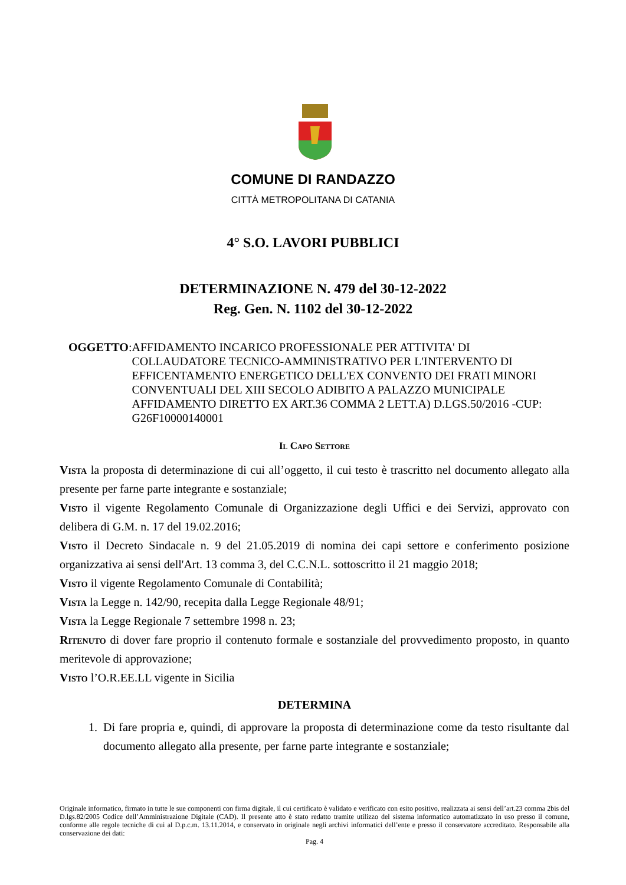COMUNE DI RANDAZZO
CITTÀ METROPOLITANA DI CATANIA
4° S.O. LAVORI PUBBLICI
DETERMINAZIONE N. 479 del 30-12-2022
Reg. Gen. N. 1102 del 30-12-2022
OGGETTO: AFFIDAMENTO INCARICO PROFESSIONALE PER ATTIVITA' DI COLLAUDATORE TECNICO-AMMINISTRATIVO PER L'INTERVENTO DI EFFICENTAMENTO ENERGETICO DELL'EX CONVENTO DEI FRATI MINORI CONVENTUALI DEL XIII SECOLO ADIBITO A PALAZZO MUNICIPALE AFFIDAMENTO DIRETTO EX ART.36 COMMA 2 LETT.A) D.LGS.50/2016 -CUP: G26F10000140001
Il Capo Settore
Vista la proposta di determinazione di cui all’oggetto, il cui testo è trascritto nel documento allegato alla presente per farne parte integrante e sostanziale;
Visto il vigente Regolamento Comunale di Organizzazione degli Uffici e dei Servizi, approvato con delibera di G.M. n. 17 del 19.02.2016;
Visto il Decreto Sindacale n. 9 del 21.05.2019 di nomina dei capi settore e conferimento posizione organizzativa ai sensi dell'Art. 13 comma 3, del C.C.N.L. sottoscritto il 21 maggio 2018;
Visto il vigente Regolamento Comunale di Contabilità;
Vista la Legge n. 142/90, recepita dalla Legge Regionale 48/91;
Vista la Legge Regionale 7 settembre 1998 n. 23;
Ritenuto di dover fare proprio il contenuto formale e sostanziale del provvedimento proposto, in quanto meritevole di approvazione;
Visto l’O.R.EE.LL vigente in Sicilia
DETERMINA
1. Di fare propria e, quindi, di approvare la proposta di determinazione come da testo risultante dal documento allegato alla presente, per farne parte integrante e sostanziale;
Originale informatico, firmato in tutte le sue componenti con firma digitale, il cui certificato è validato e verificato con esito positivo, realizzata ai sensi dell’art.23 comma 2bis del D.lgs.82/2005 Codice dell’Amministrazione Digitale (CAD). Il presente atto è stato redatto tramite utilizzo del sistema informatico automatizzato in uso presso il comune, conforme alle regole tecniche di cui al D.p.c.m. 13.11.2014, e conservato in originale negli archivi informatici dell’ente e presso il conservatore accreditato. Responsabile alla conservazione dei dati:
Pag. 4